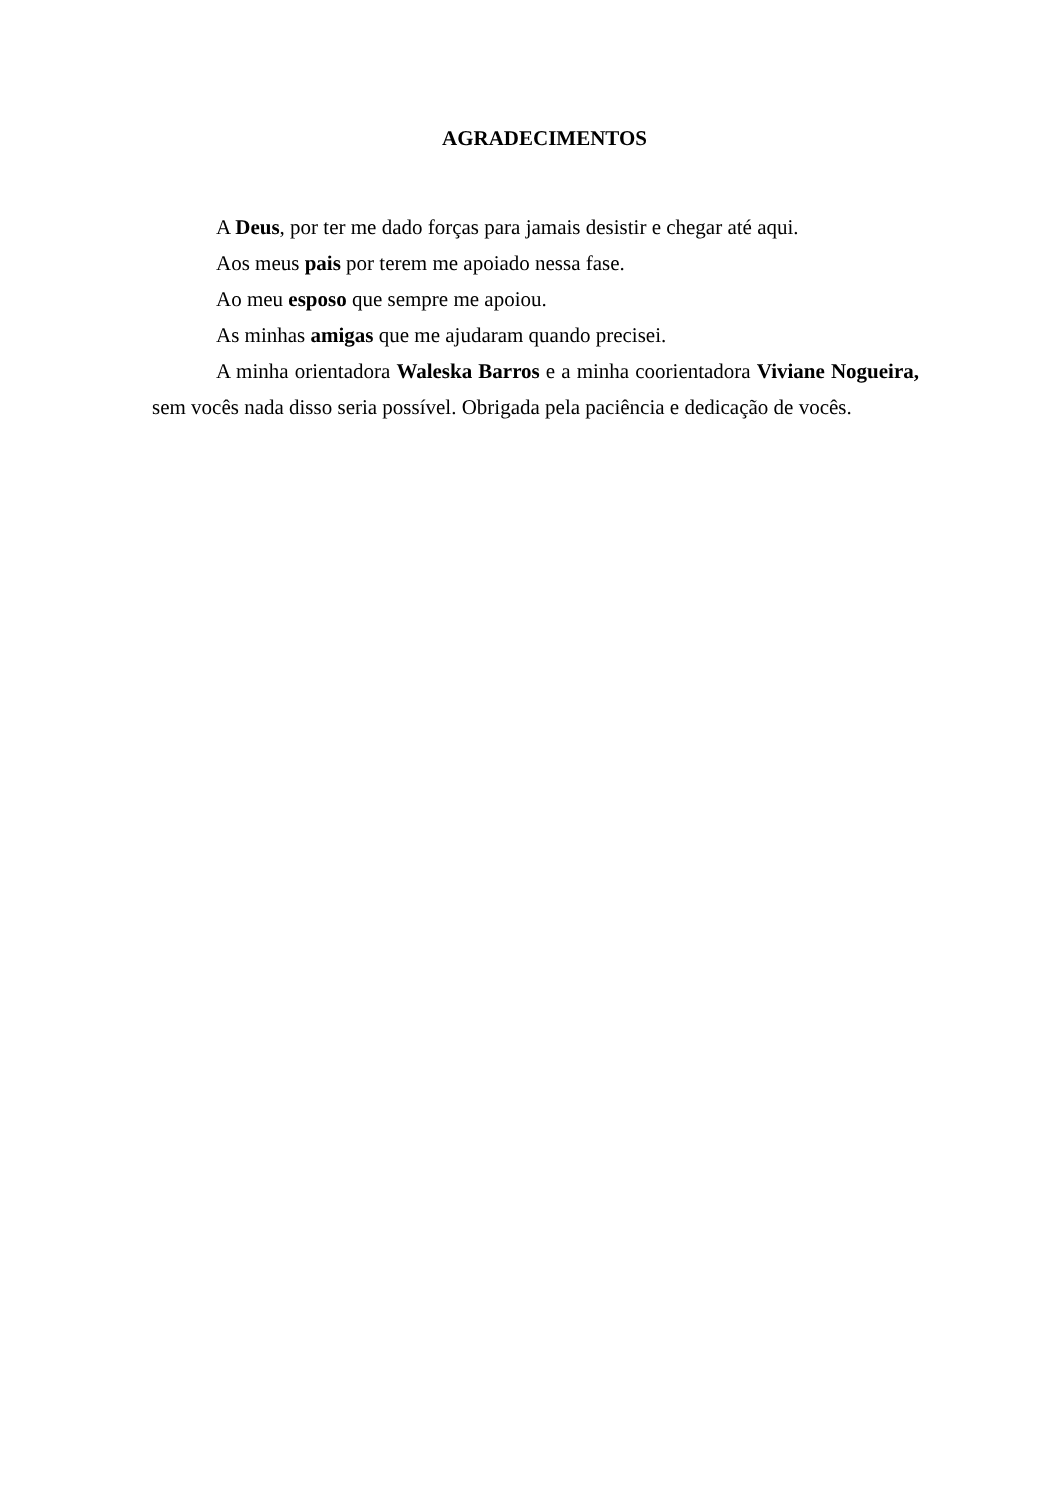AGRADECIMENTOS
A Deus, por ter me dado forças para jamais desistir e chegar até aqui.
Aos meus pais por terem me apoiado nessa fase.
Ao meu esposo que sempre me apoiou.
As minhas amigas que me ajudaram quando precisei.
A minha orientadora Waleska Barros e a minha coorientadora Viviane Nogueira, sem vocês nada disso seria possível. Obrigada pela paciência e dedicação de vocês.